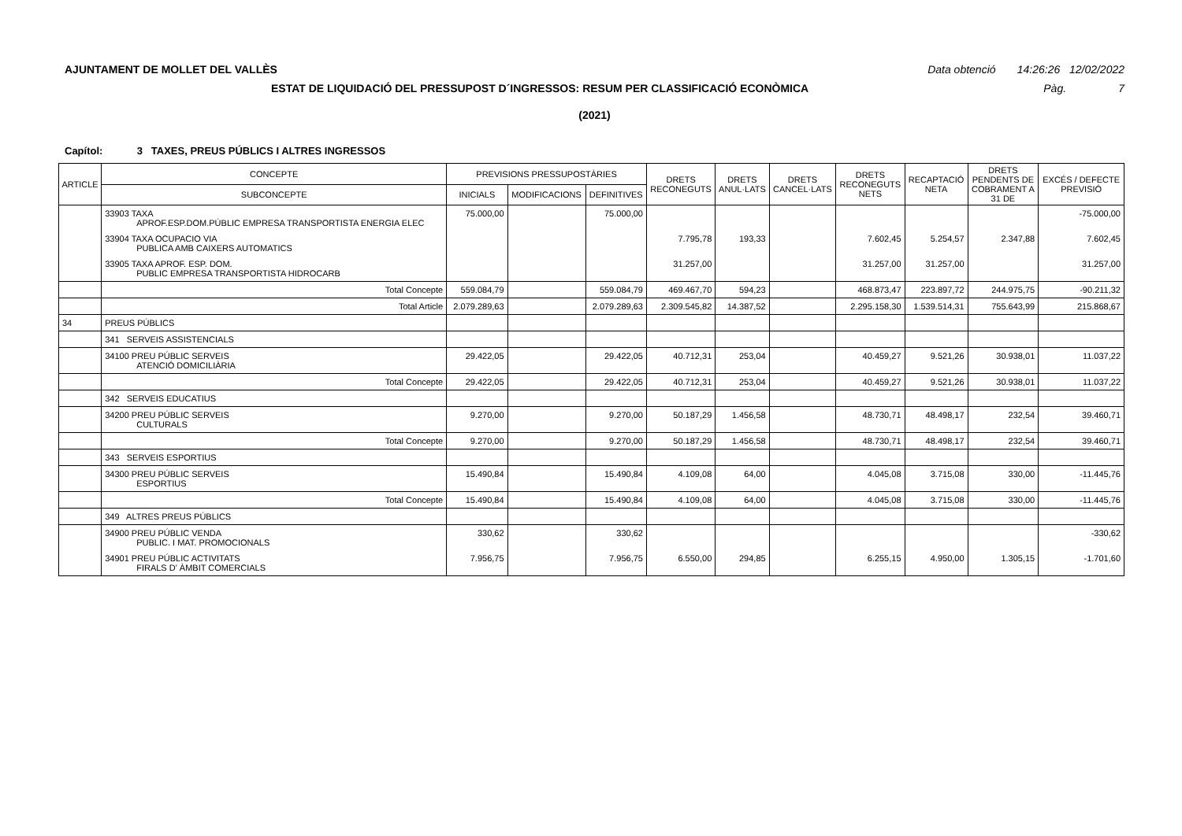AJUNTAMENT DE MOLLET DEL VALLÈS Data obtenció 14:26:26 12/02/2022
ESTAT DE LIQUIDACIÓ DEL PRESSUPOST D´INGRESSOS: RESUM PER CLASSIFICACIÓ ECONÒMICA Pàg. 7
(2021)
Capítol: 3 TAXES, PREUS PÚBLICS I ALTRES INGRESSOS
| ARTICLE | CONCEPTE | PREVISIONS PRESSUPOSTÀRIES | | | DRETS RECONEGUTS | DRETS ANUL·LATS | DRETS CANCEL·LATS | DRETS RECONEGUTS NETS | RECAPTACIÓ NETA | DRETS PENDENTS DE COBRAMENT A 31 DE | EXCÉS / DEFECTE PREVISIÓ |
| --- | --- | --- | --- | --- | --- | --- | --- | --- | --- | --- | --- |
| | SUBCONCEPTE | INICIALS | MODIFICACIONS | DEFINITIVES | | | | | | | |
| | 33903 TAXA APROF.ESP.DOM.PÚBLIC EMPRESA TRANSPORTISTA ENERGIA ELEC | 75.000,00 | | 75.000,00 | | | | | | | -75.000,00 |
| | 33904 TAXA OCUPACIO VIA PUBLICA AMB CAIXERS AUTOMATICS | | | | 7.795,78 | 193,33 | | 7.602,45 | 5.254,57 | 2.347,88 | 7.602,45 |
| | 33905 TAXA APROF. ESP. DOM. PUBLIC EMPRESA TRANSPORTISTA HIDROCARB | | | | 31.257,00 | | | 31.257,00 | 31.257,00 | | 31.257,00 |
| | Total Concepte | 559.084,79 | | 559.084,79 | 469.467,70 | 594,23 | | 468.873,47 | 223.897,72 | 244.975,75 | -90.211,32 |
| | Total Article | 2.079.289,63 | | 2.079.289,63 | 2.309.545,82 | 14.387,52 | | 2.295.158,30 | 1.539.514,31 | 755.643,99 | 215.868,67 |
| 34 | PREUS PÚBLICS | | | | | | | | | | |
| | 341 SERVEIS ASSISTENCIALS | | | | | | | | | | |
| | 34100 PREU PÚBLIC SERVEIS ATENCIÓ DOMICILIÀRIA | 29.422,05 | | 29.422,05 | 40.712,31 | 253,04 | | 40.459,27 | 9.521,26 | 30.938,01 | 11.037,22 |
| | Total Concepte | 29.422,05 | | 29.422,05 | 40.712,31 | 253,04 | | 40.459,27 | 9.521,26 | 30.938,01 | 11.037,22 |
| | 342 SERVEIS EDUCATIUS | | | | | | | | | | |
| | 34200 PREU PÚBLIC SERVEIS CULTURALS | 9.270,00 | | 9.270,00 | 50.187,29 | 1.456,58 | | 48.730,71 | 48.498,17 | 232,54 | 39.460,71 |
| | Total Concepte | 9.270,00 | | 9.270,00 | 50.187,29 | 1.456,58 | | 48.730,71 | 48.498,17 | 232,54 | 39.460,71 |
| | 343 SERVEIS ESPORTIUS | | | | | | | | | | |
| | 34300 PREU PÚBLIC SERVEIS ESPORTIUS | 15.490,84 | | 15.490,84 | 4.109,08 | 64,00 | | 4.045,08 | 3.715,08 | 330,00 | -11.445,76 |
| | Total Concepte | 15.490,84 | | 15.490,84 | 4.109,08 | 64,00 | | 4.045,08 | 3.715,08 | 330,00 | -11.445,76 |
| | 349 ALTRES PREUS PÚBLICS | | | | | | | | | | |
| | 34900 PREU PÚBLIC VENDA PUBLIC. I MAT. PROMOCIONALS | 330,62 | | 330,62 | | | | | | | -330,62 |
| | 34901 PREU PÚBLIC ACTIVITATS FIRALS D' ÀMBIT COMERCIALS | 7.956,75 | | 7.956,75 | 6.550,00 | 294,85 | | 6.255,15 | 4.950,00 | 1.305,15 | -1.701,60 |